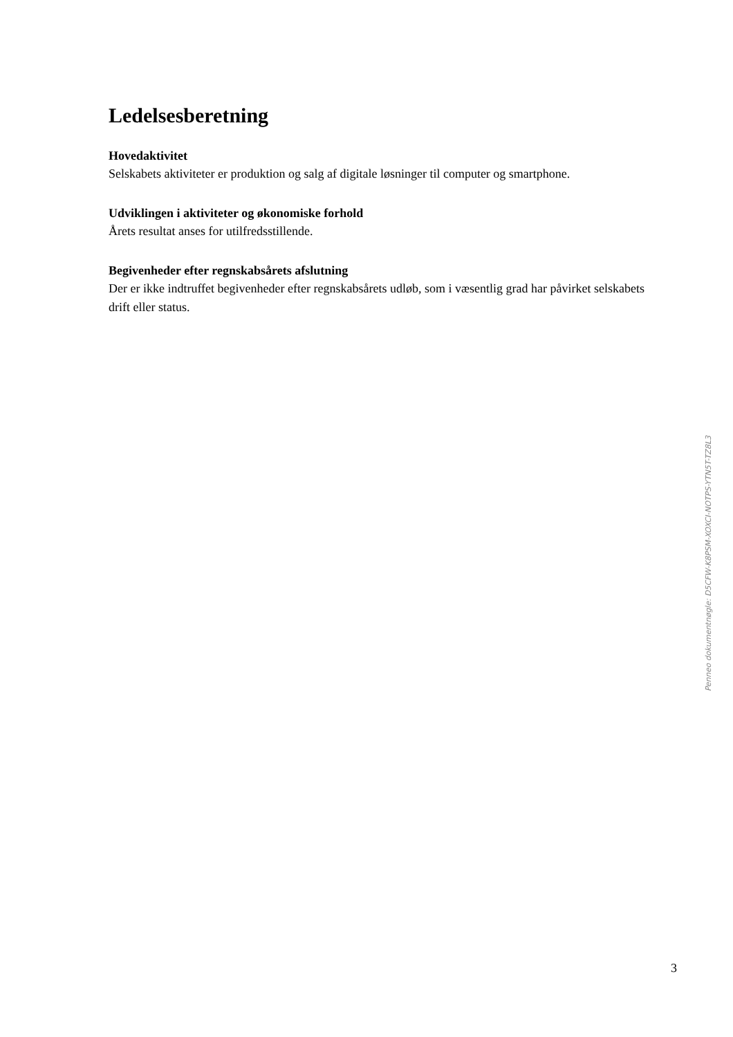Ledelsesberetning
Hovedaktivitet
Selskabets aktiviteter er produktion og salg af digitale løsninger til computer og smartphone.
Udviklingen i aktiviteter og økonomiske forhold
Årets resultat anses for utilfredsstillende.
Begivenheder efter regnskabsårets afslutning
Der er ikke indtruffet begivenheder efter regnskabsårets udløb, som i væsentlig grad har påvirket selskabets drift eller status.
Penneo dokumentnøgle: D5CFW-K8PSM-XOXCI-NOTPS-YTN5T-TZ8L3
3